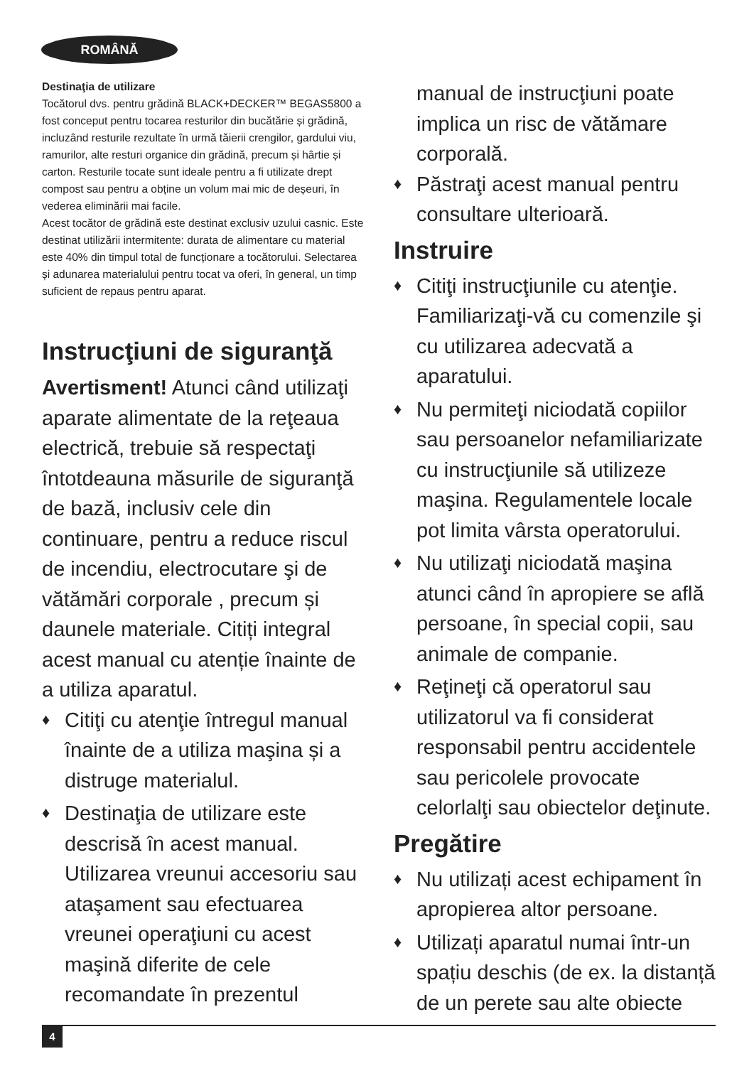ROMÂNĂ
Destinaţia de utilizare
Tocătorul dvs. pentru grădină BLACK+DECKER™ BEGAS5800 a fost conceput pentru tocarea resturilor din bucătărie și grădină, incluzând resturile rezultate în urmă tăierii crengilor, gardului viu, ramurilor, alte resturi organice din grădină, precum și hârtie și carton. Resturile tocate sunt ideale pentru a fi utilizate drept compost sau pentru a obține un volum mai mic de deșeuri, în vederea eliminării mai facile.
Acest tocător de grădină este destinat exclusiv uzului casnic. Este destinat utilizării intermitente: durata de alimentare cu material este 40% din timpul total de funcționare a tocătorului. Selectarea și adunarea materialului pentru tocat va oferi, în general, un timp suficient de repaus pentru aparat.
Instrucţiuni de siguranţă
Avertisment! Atunci când utilizaţi aparate alimentate de la reţeaua electrică, trebuie să respectaţi întotdeauna măsurile de siguranţă de bază, inclusiv cele din continuare, pentru a reduce riscul de incendiu, electrocutare şi de vătămări corporale , precum și daunele materiale. Citiți integral acest manual cu atenție înainte de a utiliza aparatul.
♦ Citiţi cu atenţie întregul manual înainte de a utiliza maşina și a distruge materialul.
♦ Destinaţia de utilizare este descrisă în acest manual. Utilizarea vreunui accesoriu sau ataşament sau efectuarea vreunei operaţiuni cu acest maşină diferite de cele recomandate în prezentul
manual de instrucţiuni poate implica un risc de vătămare corporală.
♦ Păstraţi acest manual pentru consultare ulterioară.
Instruire
♦ Citiţi instrucţiunile cu atenţie. Familiarizaţi-vă cu comenzile şi cu utilizarea adecvată a aparatului.
♦ Nu permiteţi niciodată copiilor sau persoanelor nefamiliarizate cu instrucţiunile să utilizeze maşina. Regulamentele locale pot limita vârsta operatorului.
♦ Nu utilizaţi niciodată maşina atunci când în apropiere se află persoane, în special copii, sau animale de companie.
♦ Reţineţi că operatorul sau utilizatorul va fi considerat responsabil pentru accidentele sau pericolele provocate celorlalţi sau obiectelor deţinute.
Pregătire
♦ Nu utilizați acest echipament în apropierea altor persoane.
♦ Utilizați aparatul numai într-un spațiu deschis (de ex. la distanță de un perete sau alte obiecte
4